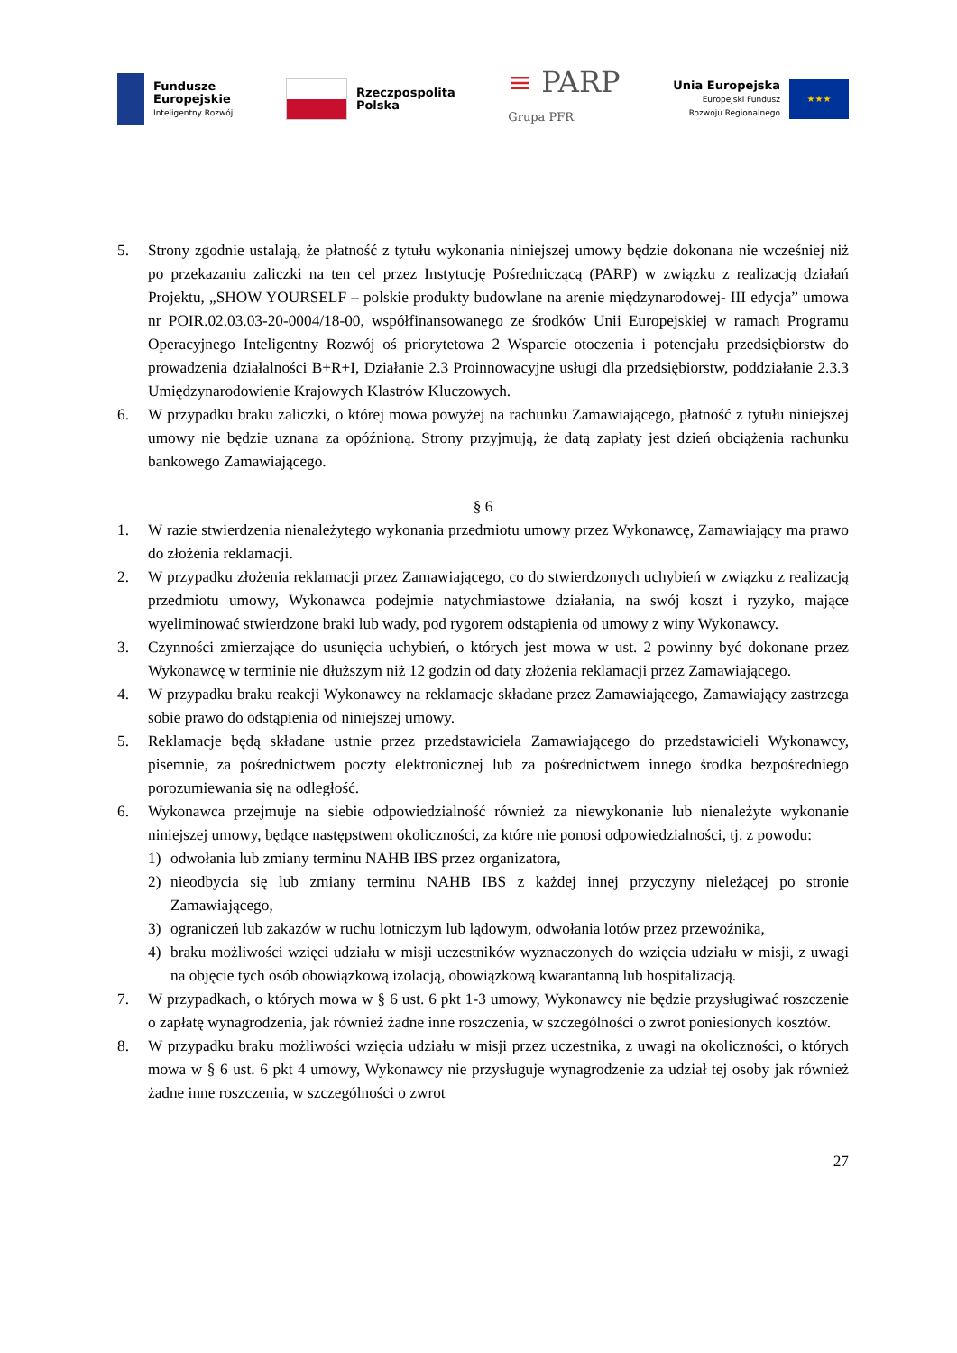Fundusze
Europejskie
Inteligentny Rozwój
Rzeczpospolita
Polska
≡ PARP
Grupa PFR
Unia Europejska
Europejski Fundusz
Rozwoju Regionalnego
★★★
5. Strony zgodnie ustalają, że płatność z tytułu wykonania niniejszej umowy będzie dokonana nie wcześniej niż po przekazaniu zaliczki na ten cel przez Instytucję Pośredniczącą (PARP) w związku z realizacją działań Projektu, „SHOW YOURSELF – polskie produkty budowlane na arenie międzynarodowej- III edycja” umowa nr POIR.02.03.03-20-0004/18-00, współfinansowanego ze środków Unii Europejskiej w ramach Programu Operacyjnego Inteligentny Rozwój oś priorytetowa 2 Wsparcie otoczenia i potencjału przedsiębiorstw do prowadzenia działalności B+R+I, Działanie 2.3 Proinnowacyjne usługi dla przedsiębiorstw, poddziałanie 2.3.3 Umiędzynarodowienie Krajowych Klastrów Kluczowych.
6. W przypadku braku zaliczki, o której mowa powyżej na rachunku Zamawiającego, płatność z tytułu niniejszej umowy nie będzie uznana za opóźnioną. Strony przyjmują, że datą zapłaty jest dzień obciążenia rachunku bankowego Zamawiającego.
§ 6
1. W razie stwierdzenia nienależytego wykonania przedmiotu umowy przez Wykonawcę, Zamawiający ma prawo do złożenia reklamacji.
2. W przypadku złożenia reklamacji przez Zamawiającego, co do stwierdzonych uchybień w związku z realizacją przedmiotu umowy, Wykonawca podejmie natychmiastowe działania, na swój koszt i ryzyko, mające wyeliminować stwierdzone braki lub wady, pod rygorem odstąpienia od umowy z winy Wykonawcy.
3. Czynności zmierzające do usunięcia uchybień, o których jest mowa w ust. 2 powinny być dokonane przez Wykonawcę w terminie nie dłuższym niż 12 godzin od daty złożenia reklamacji przez Zamawiającego.
4. W przypadku braku reakcji Wykonawcy na reklamacje składane przez Zamawiającego, Zamawiający zastrzega sobie prawo do odstąpienia od niniejszej umowy.
5. Reklamacje będą składane ustnie przez przedstawiciela Zamawiającego do przedstawicieli Wykonawcy, pisemnie, za pośrednictwem poczty elektronicznej lub za pośrednictwem innego środka bezpośredniego porozumiewania się na odległość.
6. Wykonawca przejmuje na siebie odpowiedzialność również za niewykonanie lub nienależyte wykonanie niniejszej umowy, będące następstwem okoliczności, za które nie ponosi odpowiedzialności, tj. z powodu:
1) odwołania lub zmiany terminu NAHB IBS przez organizatora,
2) nieodbycia się lub zmiany terminu NAHB IBS z każdej innej przyczyny nieleżącej po stronie Zamawiającego,
3) ograniczeń lub zakazów w ruchu lotniczym lub lądowym, odwołania lotów przez przewoźnika,
4) braku możliwości wzięci udziału w misji uczestników wyznaczonych do wzięcia udziału w misji, z uwagi na objęcie tych osób obowiązkową izolacją, obowiązkową kwarantanną lub hospitalizacją.
7. W przypadkach, o których mowa w § 6 ust. 6 pkt 1-3 umowy, Wykonawcy nie będzie przysługiwać roszczenie o zapłatę wynagrodzenia, jak również żadne inne roszczenia, w szczególności o zwrot poniesionych kosztów.
8. W przypadku braku możliwości wzięcia udziału w misji przez uczestnika, z uwagi na okoliczności, o których mowa w § 6 ust. 6 pkt 4 umowy, Wykonawcy nie przysługuje wynagrodzenie za udział tej osoby jak również żadne inne roszczenia, w szczególności o zwrot
27